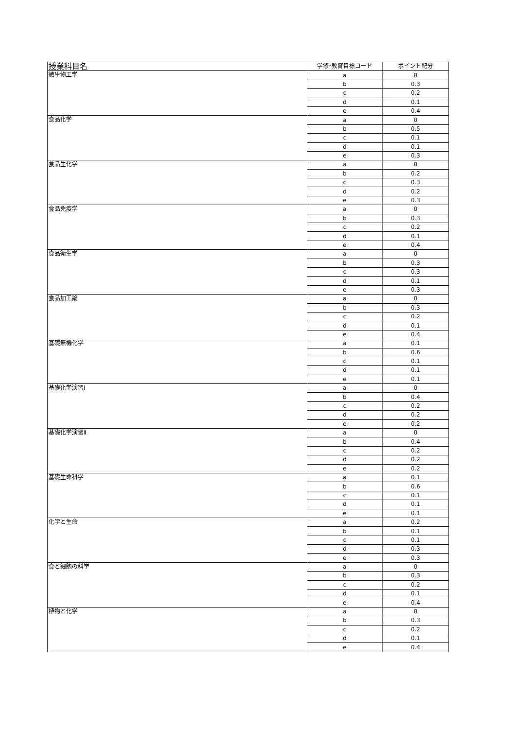| 授業科目名 | 学修･教育目標コード | ポイント配分 |
| --- | --- | --- |
| 微生物工学 | a | 0 |
| | b | 0.3 |
| | c | 0.2 |
| | d | 0.1 |
| | e | 0.4 |
| 食品化学 | a | 0 |
| | b | 0.5 |
| | c | 0.1 |
| | d | 0.1 |
| | e | 0.3 |
| 食品生化学 | a | 0 |
| | b | 0.2 |
| | c | 0.3 |
| | d | 0.2 |
| | e | 0.3 |
| 食品免疫学 | a | 0 |
| | b | 0.3 |
| | c | 0.2 |
| | d | 0.1 |
| | e | 0.4 |
| 食品衛生学 | a | 0 |
| | b | 0.3 |
| | c | 0.3 |
| | d | 0.1 |
| | e | 0.3 |
| 食品加工論 | a | 0 |
| | b | 0.3 |
| | c | 0.2 |
| | d | 0.1 |
| | e | 0.4 |
| 基礎無機化学 | a | 0.1 |
| | b | 0.6 |
| | c | 0.1 |
| | d | 0.1 |
| | e | 0.1 |
| 基礎化学演習Ⅰ | a | 0 |
| | b | 0.4 |
| | c | 0.2 |
| | d | 0.2 |
| | e | 0.2 |
| 基礎化学演習Ⅱ | a | 0 |
| | b | 0.4 |
| | c | 0.2 |
| | d | 0.2 |
| | e | 0.2 |
| 基礎生命科学 | a | 0.1 |
| | b | 0.6 |
| | c | 0.1 |
| | d | 0.1 |
| | e | 0.1 |
| 化学と生命 | a | 0.2 |
| | b | 0.1 |
| | c | 0.1 |
| | d | 0.3 |
| | e | 0.3 |
| 食と細胞の科学 | a | 0 |
| | b | 0.3 |
| | c | 0.2 |
| | d | 0.1 |
| | e | 0.4 |
| 植物と化学 | a | 0 |
| | b | 0.3 |
| | c | 0.2 |
| | d | 0.1 |
| | e | 0.4 |